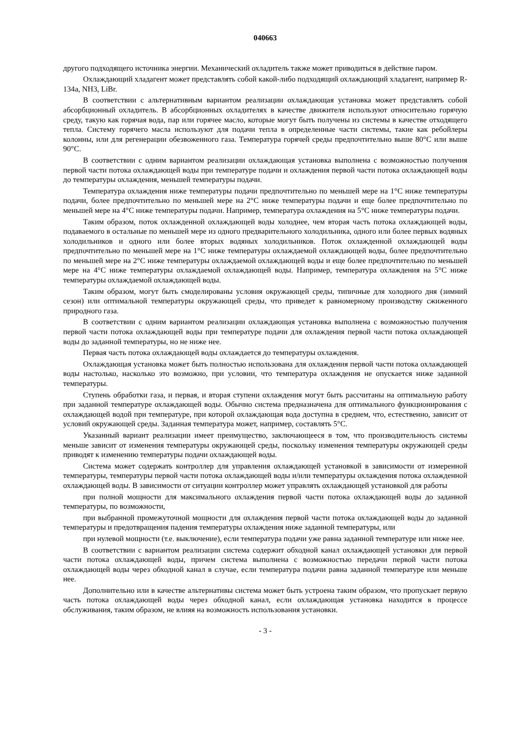040663
другого подходящего источника энергии. Механический охладитель также может приводиться в действие паром.
Охлаждающий хладагент может представлять собой какой-либо подходящий охлаждающий хладагент, например R-134a, NH3, LiBr.
В соответствии с альтернативным вариантом реализации охлаждающая установка может представлять собой абсорбционный охладитель. В абсорбционных охладителях в качестве движителя используют относительно горячую среду, такую как горячая вода, пар или горячее масло, которые могут быть получены из системы в качестве отходящего тепла. Систему горячего масла используют для подачи тепла в определенные части системы, такие как ребойлеры колонны, или для регенерации обезвоженного газа. Температура горячей среды предпочтительно выше 80°C или выше 90°C.
В соответствии с одним вариантом реализации охлаждающая установка выполнена с возможностью получения первой части потока охлаждающей воды при температуре подачи и охлаждения первой части потока охлаждающей воды до температуры охлаждения, меньшей температуры подачи.
Температура охлаждения ниже температуры подачи предпочтительно по меньшей мере на 1°C ниже температуры подачи, более предпочтительно по меньшей мере на 2°C ниже температуры подачи и еще более предпочтительно по меньшей мере на 4°C ниже температуры подачи. Например, температура охлаждения на 5°C ниже температуры подачи.
Таким образом, поток охлажденной охлаждающей воды холоднее, чем вторая часть потока охлаждающей воды, подаваемого в остальные по меньшей мере из одного предварительного холодильника, одного или более первых водяных холодильников и одного или более вторых водяных холодильников. Поток охлажденной охлаждающей воды предпочтительно по меньшей мере на 1°C ниже температуры охлаждаемой охлаждающей воды, более предпочтительно по меньшей мере на 2°C ниже температуры охлаждаемой охлаждающей воды и еще более предпочтительно по меньшей мере на 4°C ниже температуры охлаждаемой охлаждающей воды. Например, температура охлаждения на 5°C ниже температуры охлаждаемой охлаждающей воды.
Таким образом, могут быть смоделированы условия окружающей среды, типичные для холодного дня (зимний сезон) или оптимальной температуры окружающей среды, что приведет к равномерному производству сжиженного природного газа.
В соответствии с одним вариантом реализации охлаждающая установка выполнена с возможностью получения первой части потока охлаждающей воды при температуре подачи для охлаждения первой части потока охлаждающей воды до заданной температуры, но не ниже нее.
Первая часть потока охлаждающей воды охлаждается до температуры охлаждения.
Охлаждающая установка может быть полностью использована для охлаждения первой части потока охлаждающей воды настолько, насколько это возможно, при условии, что температура охлаждения не опускается ниже заданной температуры.
Ступень обработки газа, и первая, и вторая ступени охлаждения могут быть рассчитаны на оптимальную работу при заданной температуре охлаждающей воды. Обычно система предназначена для оптимального функционирования с охлаждающей водой при температуре, при которой охлаждающая вода доступна в среднем, что, естественно, зависит от условий окружающей среды. Заданная температура может, например, составлять 5°C.
Указанный вариант реализации имеет преимущество, заключающееся в том, что производительность системы меньше зависит от изменения температуры окружающей среды, поскольку изменения температуры окружающей среды приводят к изменению температуры подачи охлаждающей воды.
Система может содержать контроллер для управления охлаждающей установкой в зависимости от измеренной температуры, температуры первой части потока охлаждающей воды и/или температуры охлаждения потока охлажденной охлаждающей воды. В зависимости от ситуации контроллер может управлять охлаждающей установкой для работы
при полной мощности для максимального охлаждения первой части потока охлаждающей воды до заданной температуры, по возможности,
при выбранной промежуточной мощности для охлаждения первой части потока охлаждающей воды до заданной температуры и предотвращения падения температуры охлаждения ниже заданной температуры, или
при нулевой мощности (т.е. выключение), если температура подачи уже равна заданной температуре или ниже нее.
В соответствии с вариантом реализации система содержит обходной канал охлаждающей установки для первой части потока охлаждающей воды, причем система выполнена с возможностью передачи первой части потока охлаждающей воды через обходной канал в случае, если температура подачи равна заданной температуре или меньше нее.
Дополнительно или в качестве альтернативы система может быть устроена таким образом, что пропускает первую часть потока охлаждающей воды через обходной канал, если охлаждающая установка находится в процессе обслуживания, таким образом, не влияя на возможность использования установки.
- 3 -